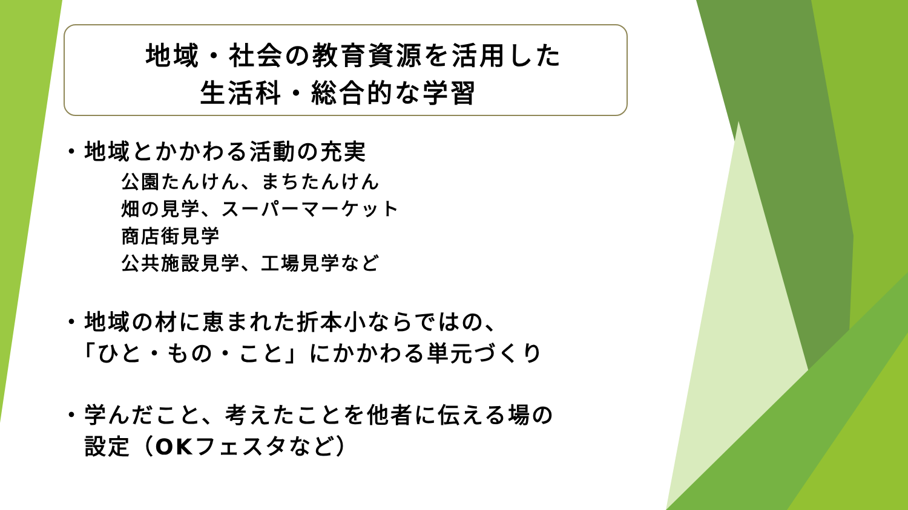地域・社会の教育資源を活用した
生活科・総合的な学習
・地域とかかわる活動の充実
公園たんけん、まちたんけん
畑の見学、スーパーマーケット
商店街見学
公共施設見学、工場見学など
・地域の材に恵まれた折本小ならではの、
　「ひと・もの・こと」にかかわる単元づくり
・学んだこと、考えたことを他者に伝える場の
　設定（OKフェスタなど）